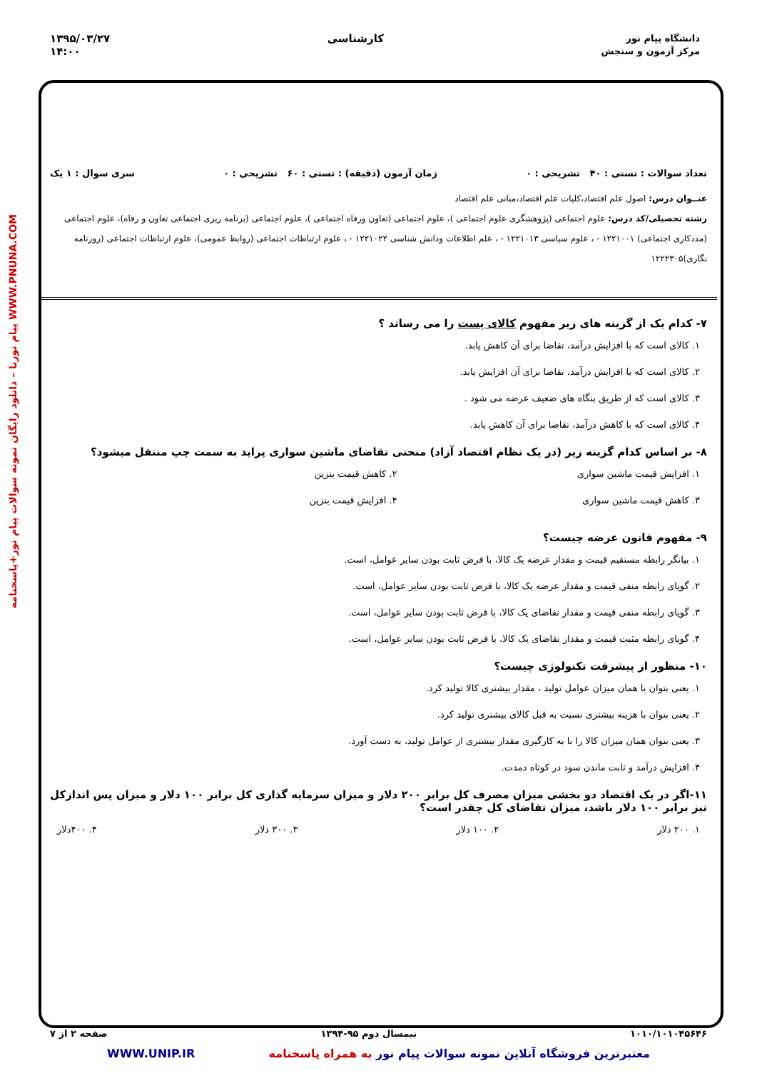دانشگاه پیام نور
مرکز آزمون و سنجش
کارشناسی ۱۳۹۵/۰۳/۲۷
۱۴:۰۰
WWW.PNUNA.COM پیام نورنا – دانلود رایگان نمونه سوالات پیام نور+پاسخنامه
تعداد سوالات : تستی : ۴۰ تشریحی : ۰ زمان آزمون (دقیقه) : تستی : ۶۰ تشریحی : ۰ سری سوال : ۱ یک
عنــوان درس: اصول علم اقتصاد،کلیات علم اقتصاد،مبانی علم اقتصاد
رشته تحصیلی/کد درس: علوم اجتماعی (پژوهشگری علوم اجتماعی )، علوم اجتماعی (تعاون ورفاه اجتماعی )، علوم اجتماعی (برنامه ریزی اجتماعی تعاون و رفاه)، علوم اجتماعی (مددکاری اجتماعی) ۱۲۲۱۰۰۱ - ، علوم سیاسی ۱۲۲۱۰۱۳ - ، علم اطلاعات ودانش شناسی ۱۲۲۱۰۲۲ - ، علوم ارتباطات اجتماعی (روابط عمومی)، علوم ارتباطات اجتماعی (روزنامه نگاری)۱۲۲۲۳۰۵
۷- کدام یک از گزینه های زیر مفهوم کالای پست را می رساند ؟
۱. کالای است که با افزایش درآمد، تقاضا برای آن کاهش یابد.
۲. کالای است که با افزایش درآمد، تقاضا برای آن افزایش یابد.
۳. کالای است که از طریق بنگاه های ضعیف عرضه می شود .
۴. کالای است که با کاهش درآمد، تقاضا برای آن کاهش یابد.
۸- بر اساس کدام گزینه زیر (در یک نظام اقتصاد آزاد) منحنی تقاضای ماشین سواری پراید به سمت چپ منتقل میشود؟
۱. افزایش قیمت ماشین سواری
۲. کاهش قیمت بنزین
۳. کاهش قیمت ماشین سواری
۴. افزایش قیمت بنزین
۹- مفهوم قانون عرضه چیست؟
۱. بیانگر رابطه مستقیم قیمت و مقدار عرضه یک کالا، با فرض ثابت بودن سایر عوامل، است.
۲. گویای رابطه منفی قیمت و مقدار عرضه یک کالا، با فرض ثابت بودن سایر عوامل، است.
۳. گویای رابطه منفی قیمت و مقدار تقاضای یک کالا، با فرض ثابت بودن سایر عوامل، است.
۴. گویای رابطه مثبت قیمت و مقدار تقاضای یک کالا، با فرض ثابت بودن سایر عوامل، است.
۱۰- منظور از پیشرفت تکنولوژی چیست؟
۱. یعنی بتوان با همان میزان عوامل تولید ، مقدار بیشتری کالا تولید کرد.
۲. یعنی بتوان با هزینه بیشتری نسبت به قبل کالای بیشتری تولید کرد.
۳. یعنی بتوان همان میزان کالا را با به کارگیری مقدار بیشتری از عوامل تولید، به دست آورد.
۴. افزایش درآمد و ثابت ماندن سود در کوتاه دمدت.
۱۱-اگر در یک اقتصاد دو بخشی میزان مصرف کل برابر ۲۰۰ دلار و میزان سرمایه گذاری کل برابر ۱۰۰ دلار و میزان پس اندازکل نیز برابر ۱۰۰ دلار باشد، میزان تقاضای کل چقدر است؟
۱. ۲۰۰ دلار ۲. ۱۰۰ دلار ۳. ۳۰۰ دلار ۴. ۴۰۰دلار
۱۰۱۰/۱۰۱۰۴۵۶۴۶ نیمسال دوم ۹۵-۱۳۹۴ صفحه ۲ از ۷
معتبرترین فروشگاه آنلاین نمونه سوالات پیام نور به همراه پاسخنامه WWW.UNIP.IR